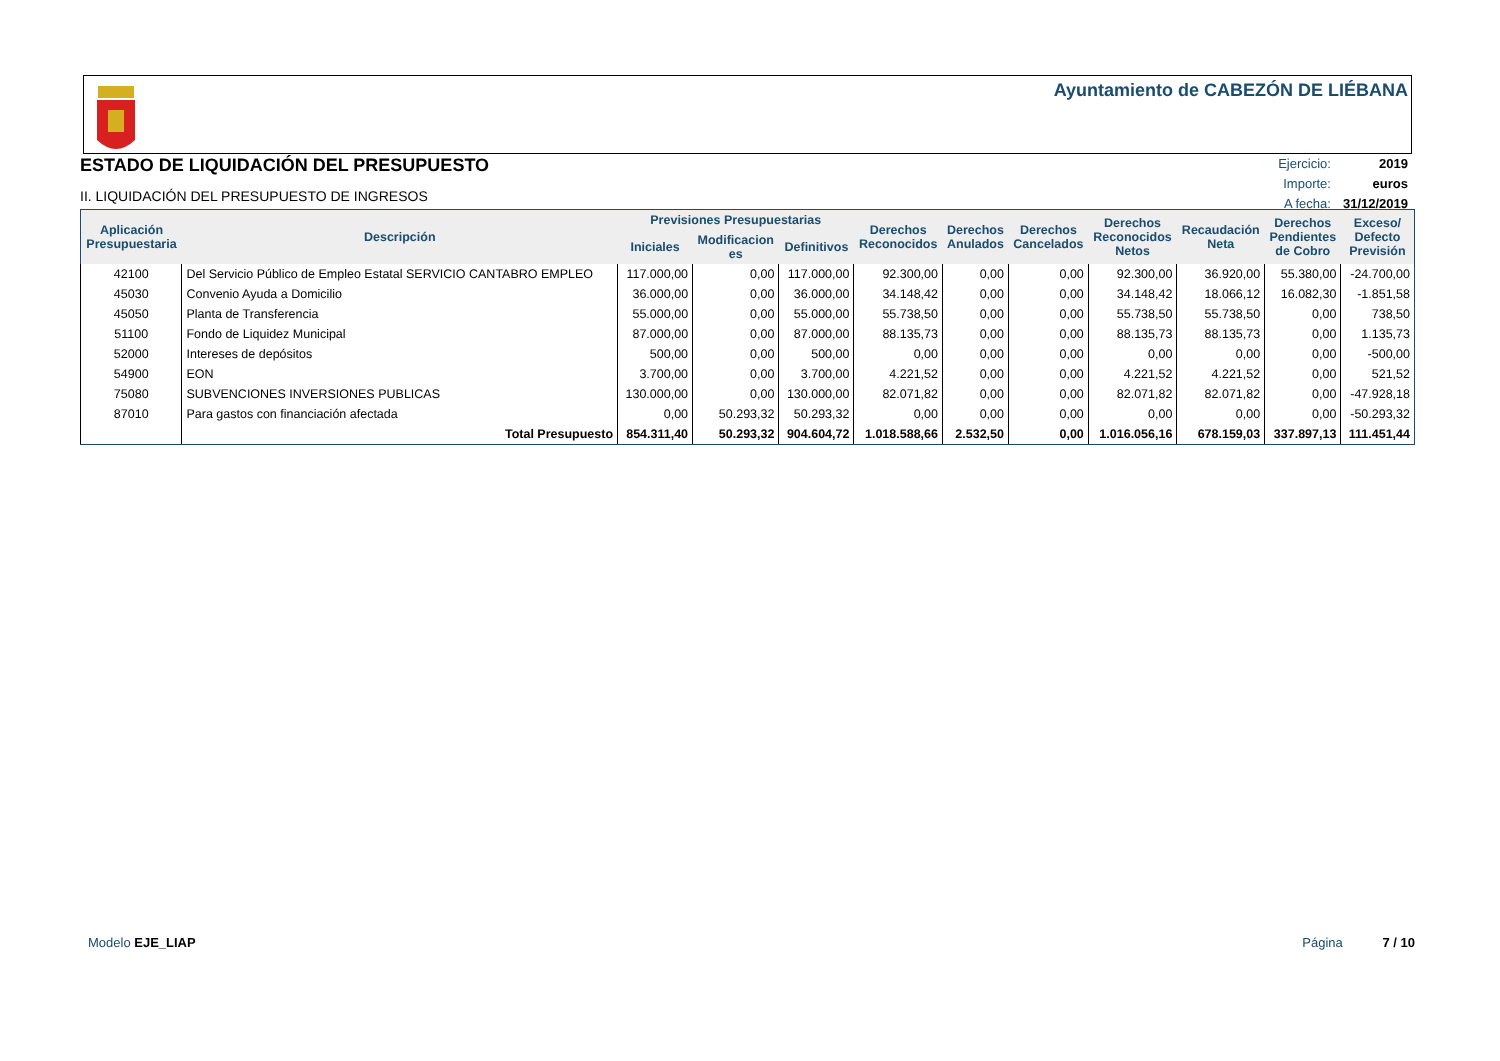Ayuntamiento de CABEZÓN DE LIÉBANA
ESTADO DE LIQUIDACIÓN DEL PRESUPUESTO
II. LIQUIDACIÓN DEL PRESUPUESTO DE INGRESOS
| Ejercicio: | 2019 |
| Importe: | euros |
| A fecha: | 31/12/2019 |
| Aplicación Presupuestaria | Descripción | Previsiones Presupuestarias | | | Derechos Reconocidos | Derechos Anulados | Derechos Cancelados | Derechos Reconocidos Netos | Recaudación Neta | Derechos Pendientes de Cobro | Exceso/ Defecto Previsión |
| --- | --- | --- | --- | --- | --- | --- | --- | --- | --- | --- | --- |
| | | Iniciales | Modificacion es | Definitivos | | | | | | | |
| 42100 | Del Servicio Público de Empleo Estatal SERVICIO CANTABRO EMPLEO | 117.000,00 | 0,00 | 117.000,00 | 92.300,00 | 0,00 | 0,00 | 92.300,00 | 36.920,00 | 55.380,00 | -24.700,00 |
| 45030 | Convenio Ayuda a Domicilio | 36.000,00 | 0,00 | 36.000,00 | 34.148,42 | 0,00 | 0,00 | 34.148,42 | 18.066,12 | 16.082,30 | -1.851,58 |
| 45050 | Planta de Transferencia | 55.000,00 | 0,00 | 55.000,00 | 55.738,50 | 0,00 | 0,00 | 55.738,50 | 55.738,50 | 0,00 | 738,50 |
| 51100 | Fondo de Liquidez Municipal | 87.000,00 | 0,00 | 87.000,00 | 88.135,73 | 0,00 | 0,00 | 88.135,73 | 88.135,73 | 0,00 | 1.135,73 |
| 52000 | Intereses de depósitos | 500,00 | 0,00 | 500,00 | 0,00 | 0,00 | 0,00 | 0,00 | 0,00 | 0,00 | -500,00 |
| 54900 | EON | 3.700,00 | 0,00 | 3.700,00 | 4.221,52 | 0,00 | 0,00 | 4.221,52 | 4.221,52 | 0,00 | 521,52 |
| 75080 | SUBVENCIONES INVERSIONES PUBLICAS | 130.000,00 | 0,00 | 130.000,00 | 82.071,82 | 0,00 | 0,00 | 82.071,82 | 82.071,82 | 0,00 | -47.928,18 |
| 87010 | Para gastos con financiación afectada | 0,00 | 50.293,32 | 50.293,32 | 0,00 | 0,00 | 0,00 | 0,00 | 0,00 | 0,00 | -50.293,32 |
| | Total Presupuesto | 854.311,40 | 50.293,32 | 904.604,72 | 1.018.588,66 | 2.532,50 | 0,00 | 1.016.056,16 | 678.159,03 | 337.897,13 | 111.451,44 |
Modelo EJE_LIAP Página 7 / 10